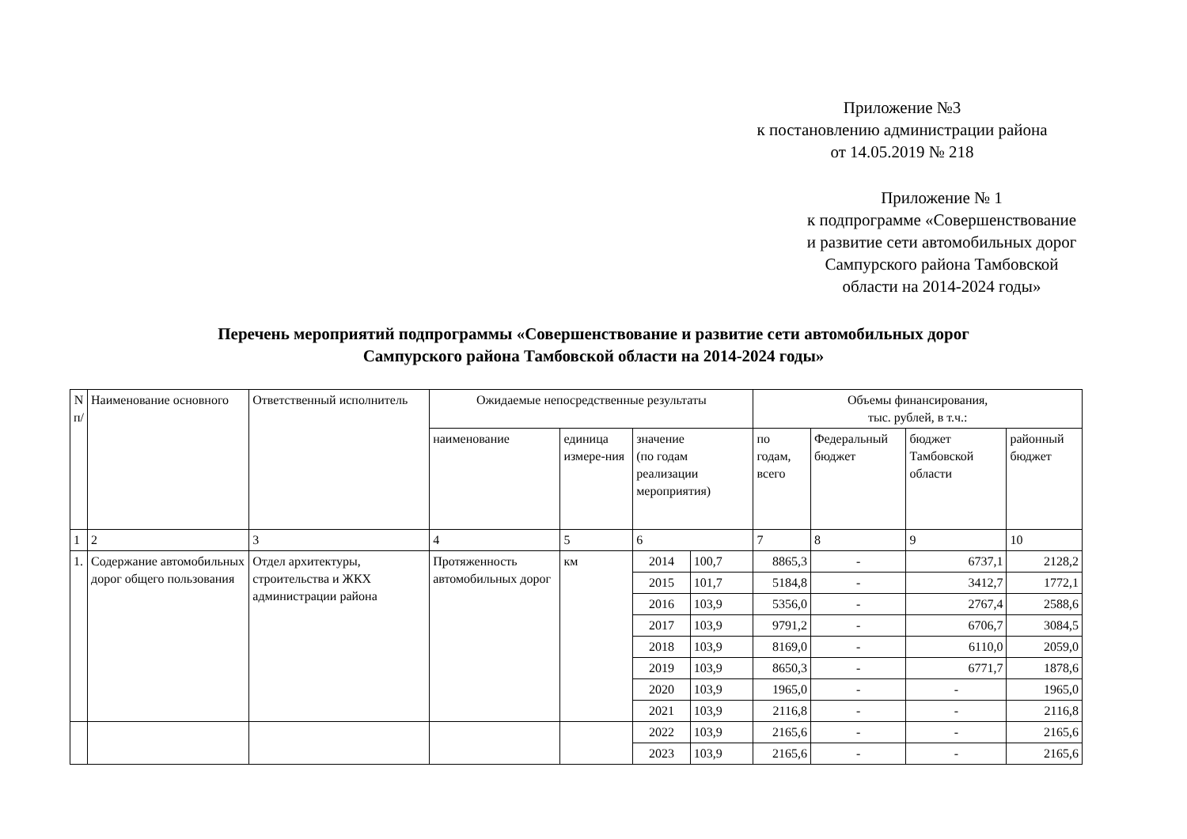Приложение №3
к постановлению администрации района
от 14.05.2019 № 218
Приложение № 1
к подпрограмме «Совершенствование
и развитие сети автомобильных дорог
Сампурского района Тамбовской
области на 2014-2024 годы»
Перечень мероприятий подпрограммы «Совершенствование и развитие сети автомобильных дорог
Сампурского района Тамбовской области на 2014-2024 годы»
| N п/ | Наименование основного | Ответственный исполнитель | Ожидаемые непосредственные результаты | | | | Объемы финансирования, тыс. рублей, в т.ч.: | | | |
| --- | --- | --- | --- | --- | --- | --- | --- | --- | --- | --- |
| | | | наименование | единица измере-ния | значение (по годам реализации мероприятия) | | по годам, всего | Федеральный бюджет | бюджет Тамбовской области | районный бюджет |
| 1 | 2 | 3 | 4 | 5 | 6 | | 7 | 8 | 9 | 10 |
| 1. | Содержание автомобильных дорог общего пользования | Отдел архитектуры, строительства и ЖКХ администрации района | Протяженность автомобильных дорог | км | 2014 | 100,7 | 8865,3 | - | 6737,1 | 2128,2 |
| | | | | | 2015 | 101,7 | 5184,8 | - | 3412,7 | 1772,1 |
| | | | | | 2016 | 103,9 | 5356,0 | - | 2767,4 | 2588,6 |
| | | | | | 2017 | 103,9 | 9791,2 | - | 6706,7 | 3084,5 |
| | | | | | 2018 | 103,9 | 8169,0 | - | 6110,0 | 2059,0 |
| | | | | | 2019 | 103,9 | 8650,3 | - | 6771,7 | 1878,6 |
| | | | | | 2020 | 103,9 | 1965,0 | - | - | 1965,0 |
| | | | | | 2021 | 103,9 | 2116,8 | - | - | 2116,8 |
| | | | | | 2022 | 103,9 | 2165,6 | - | - | 2165,6 |
| | | | | | 2023 | 103,9 | 2165,6 | - | - | 2165,6 |